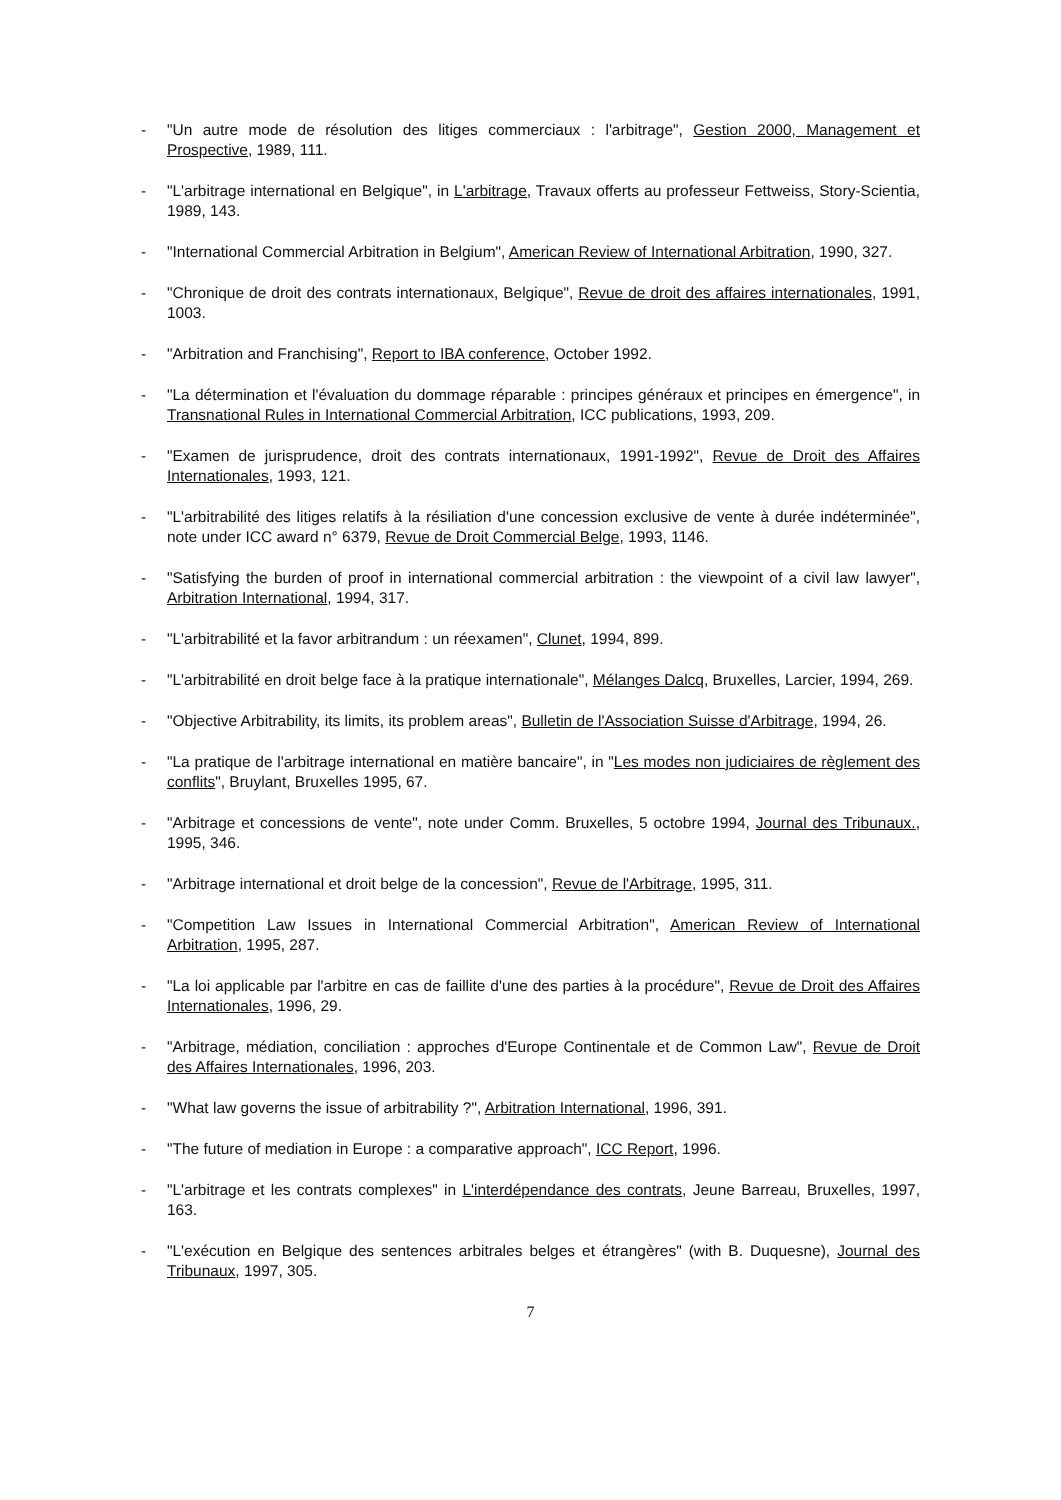- "Un autre mode de résolution des litiges commerciaux : l'arbitrage", Gestion 2000, Management et Prospective, 1989, 111.
- "L'arbitrage international en Belgique", in L'arbitrage, Travaux offerts au professeur Fettweiss, Story-Scientia, 1989, 143.
- "International Commercial Arbitration in Belgium", American Review of International Arbitration, 1990, 327.
- "Chronique de droit des contrats internationaux, Belgique", Revue de droit des affaires internationales, 1991, 1003.
- "Arbitration and Franchising", Report to IBA conference, October 1992.
- "La détermination et l'évaluation du dommage réparable : principes généraux et principes en émergence", in Transnational Rules in International Commercial Arbitration, ICC publications, 1993, 209.
- "Examen de jurisprudence, droit des contrats internationaux, 1991-1992", Revue de Droit des Affaires Internationales, 1993, 121.
- "L'arbitrabilité des litiges relatifs à la résiliation d'une concession exclusive de vente à durée indéterminée", note under ICC award n° 6379, Revue de Droit Commercial Belge, 1993, 1146.
- "Satisfying the burden of proof in international commercial arbitration : the viewpoint of a civil law lawyer", Arbitration International, 1994, 317.
- "L'arbitrabilité et la favor arbitrandum : un réexamen", Clunet, 1994, 899.
- "L'arbitrabilité en droit belge face à la pratique internationale", Mélanges Dalcq, Bruxelles, Larcier, 1994, 269.
- "Objective Arbitrability, its limits, its problem areas", Bulletin de l'Association Suisse d'Arbitrage, 1994, 26.
- "La pratique de l'arbitrage international en matière bancaire", in "Les modes non judiciaires de règlement des conflits", Bruylant, Bruxelles 1995, 67.
- "Arbitrage et concessions de vente", note under Comm. Bruxelles, 5 octobre 1994, Journal des Tribunaux., 1995, 346.
- "Arbitrage international et droit belge de la concession", Revue de l'Arbitrage, 1995, 311.
- "Competition Law Issues in International Commercial Arbitration", American Review of International Arbitration, 1995, 287.
- "La loi applicable par l'arbitre en cas de faillite d'une des parties à la procédure", Revue de Droit des Affaires Internationales, 1996, 29.
- "Arbitrage, médiation, conciliation : approches d'Europe Continentale et de Common Law", Revue de Droit des Affaires Internationales, 1996, 203.
- "What law governs the issue of arbitrability ?", Arbitration International, 1996, 391.
- "The future of mediation in Europe : a comparative approach", ICC Report, 1996.
- "L'arbitrage et les contrats complexes" in L'interdépendance des contrats, Jeune Barreau, Bruxelles, 1997, 163.
- "L'exécution en Belgique des sentences arbitrales belges et étrangères" (with B. Duquesne), Journal des Tribunaux, 1997, 305.
7